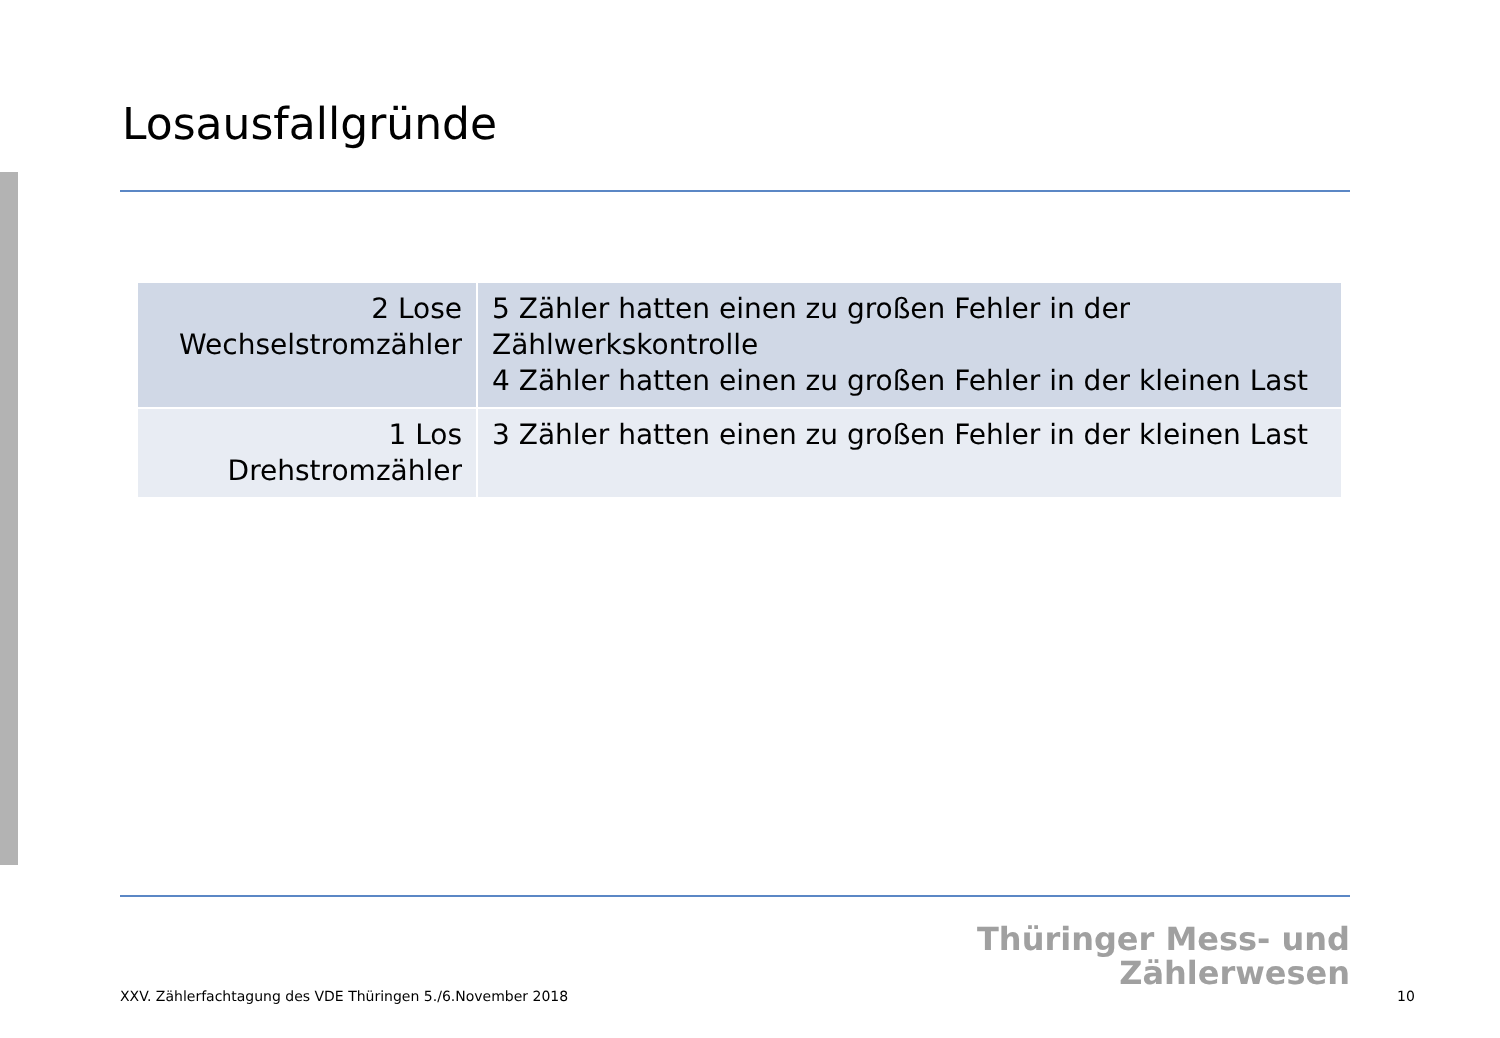Losausfallgründe
| 2 Lose Wechselstromzähler | 5 Zähler hatten einen zu großen Fehler in der Zählwerkskontrolle 4 Zähler hatten einen zu großen Fehler in der kleinen Last |
| 1 Los Drehstromzähler | 3 Zähler hatten einen zu großen Fehler in der kleinen Last |
Thüringer Mess- und
Zählerwesen
XXV. Zählerfachtagung des VDE Thüringen 5./6.November 2018
10